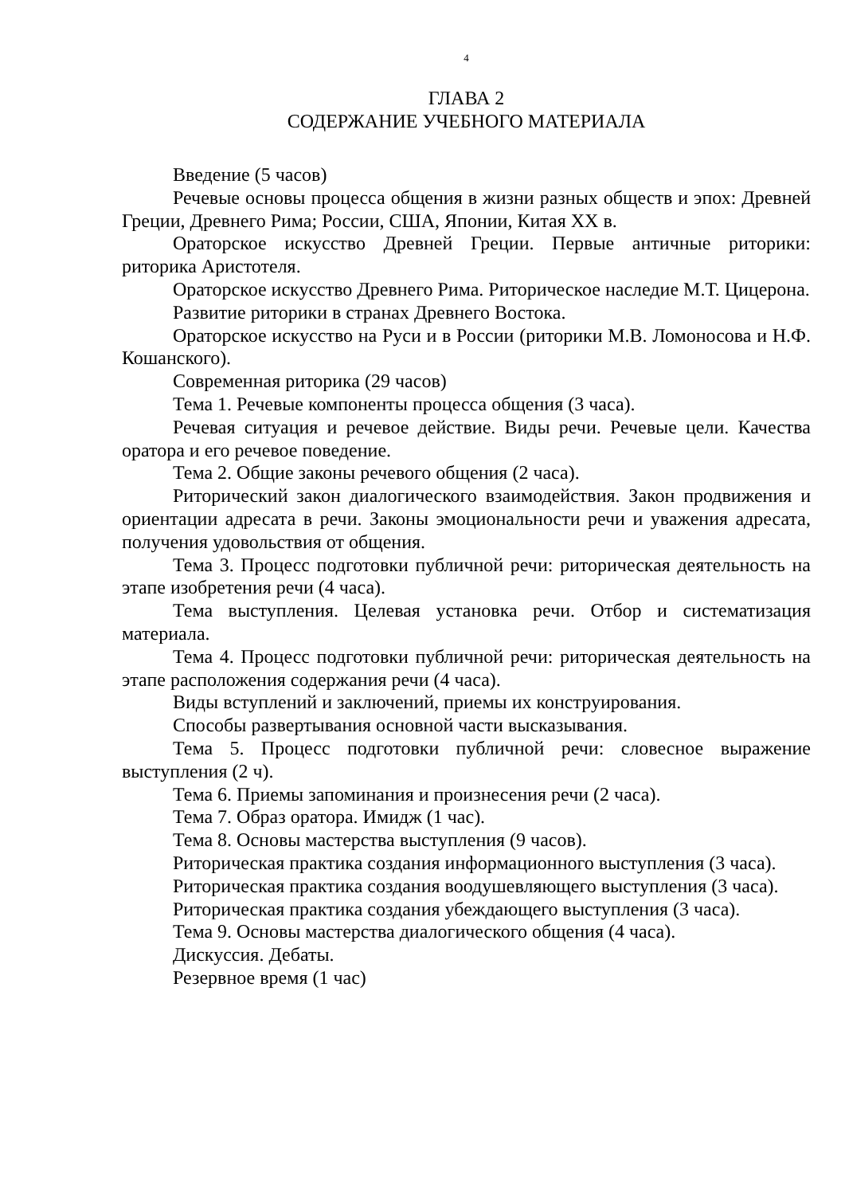4
ГЛАВА 2
СОДЕРЖАНИЕ УЧЕБНОГО МАТЕРИАЛА
Введение (5 часов)
Речевые основы процесса общения в жизни разных обществ и эпох: Древней Греции, Древнего Рима; России, США, Японии, Китая XX в.
Ораторское искусство Древней Греции. Первые античные риторики: риторика Аристотеля.
Ораторское искусство Древнего Рима. Риторическое наследие М.Т. Цицерона.
Развитие риторики в странах Древнего Востока.
Ораторское искусство на Руси и в России (риторики М.В. Ломоносова и Н.Ф. Кошанского).
Современная риторика (29 часов)
Тема 1. Речевые компоненты процесса общения (3 часа).
Речевая ситуация и речевое действие. Виды речи. Речевые цели. Качества оратора и его речевое поведение.
Тема 2. Общие законы речевого общения (2 часа).
Риторический закон диалогического взаимодействия. Закон продвижения и ориентации адресата в речи. Законы эмоциональности речи и уважения адресата, получения удовольствия от общения.
Тема 3. Процесс подготовки публичной речи: риторическая деятельность на этапе изобретения речи (4 часа).
Тема выступления. Целевая установка речи. Отбор и систематизация материала.
Тема 4. Процесс подготовки публичной речи: риторическая деятельность на этапе расположения содержания речи (4 часа).
Виды вступлений и заключений, приемы их конструирования.
Способы развертывания основной части высказывания.
Тема 5. Процесс подготовки публичной речи: словесное выражение выступления (2 ч).
Тема 6. Приемы запоминания и произнесения речи (2 часа).
Тема 7. Образ оратора. Имидж (1 час).
Тема 8. Основы мастерства выступления (9 часов).
Риторическая практика создания информационного выступления (3 часа).
Риторическая практика создания воодушевляющего выступления (3 часа).
Риторическая практика создания убеждающего выступления (3 часа).
Тема 9. Основы мастерства диалогического общения (4 часа).
Дискуссия. Дебаты.
Резервное время (1 час)